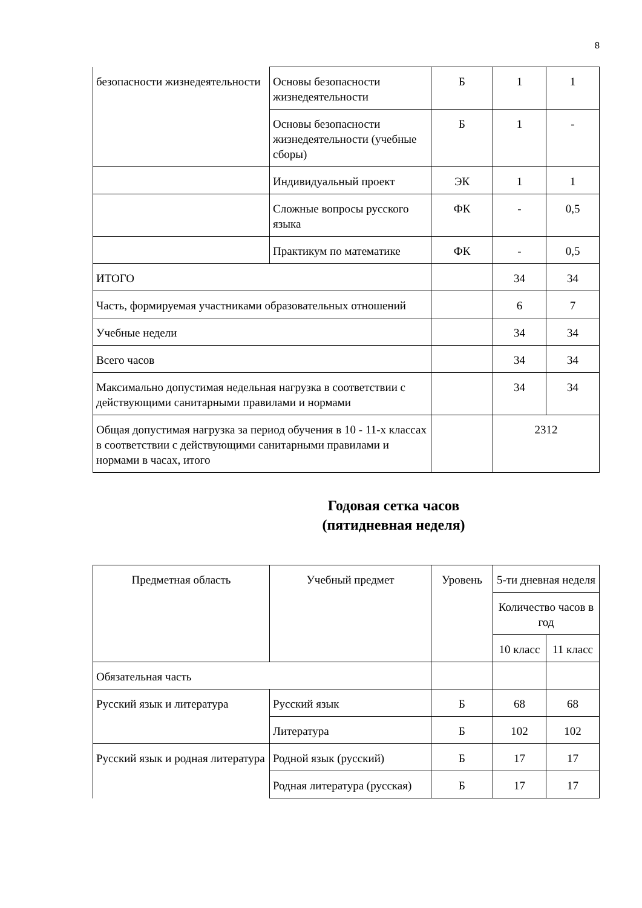8
| безопасности жизнедеятельности | Основы безопасности жизнедеятельности | Б | 1 | 1 |
| | Основы безопасности жизнедеятельности (учебные сборы) | Б | 1 | - |
| | Индивидуальный проект | ЭК | 1 | 1 |
| | Сложные вопросы русского языка | ФК | - | 0,5 |
| | Практикум по математике | ФК | - | 0,5 |
| ИТОГО | | | 34 | 34 |
| Часть, формируемая участниками образовательных отношений | | | 6 | 7 |
| Учебные недели | | | 34 | 34 |
| Всего часов | | | 34 | 34 |
| Максимально допустимая недельная нагрузка в соответствии с действующими санитарными правилами и нормами | | | 34 | 34 |
| Общая допустимая нагрузка за период обучения в 10 - 11-х классах в соответствии с действующими санитарными правилами и нормами в часах, итого | | | 2312 | |
Годовая сетка часов
(пятидневная неделя)
| Предметная область | Учебный предмет | Уровень | 5-ти дневная неделя | |
| | | | Количество часов в год | |
| | | | 10 класс | 11 класс |
| Обязательная часть | | | | |
| Русский язык и литература | Русский язык | Б | 68 | 68 |
| | Литература | Б | 102 | 102 |
| Русский язык и родная литература | Родной язык (русский) | Б | 17 | 17 |
| | Родная литература (русская) | Б | 17 | 17 |